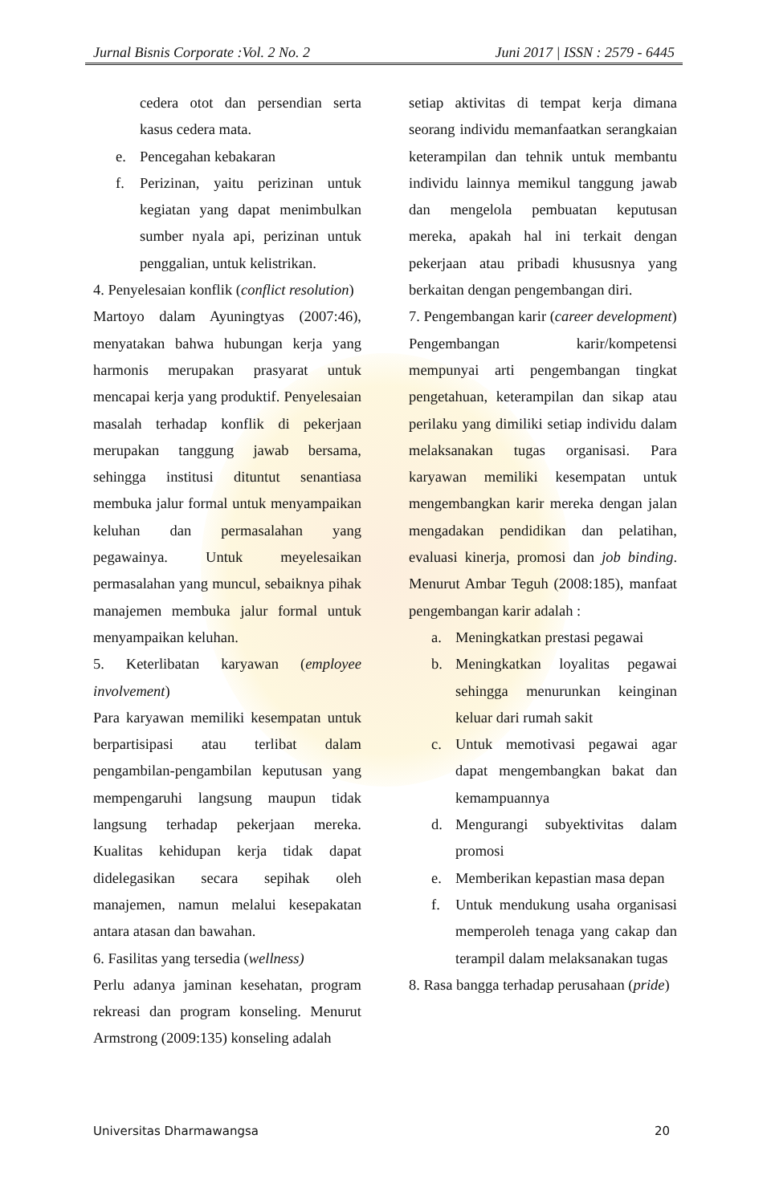Jurnal Bisnis Corporate :Vol. 2 No. 2 Juni 2017 | ISSN : 2579 - 6445
cedera otot dan persendian serta kasus cedera mata.
e. Pencegahan kebakaran
f. Perizinan, yaitu perizinan untuk kegiatan yang dapat menimbulkan sumber nyala api, perizinan untuk penggalian, untuk kelistrikan.
4. Penyelesaian konflik (conflict resolution)
Martoyo dalam Ayuningtyas (2007:46), menyatakan bahwa hubungan kerja yang harmonis merupakan prasyarat untuk mencapai kerja yang produktif. Penyelesaian masalah terhadap konflik di pekerjaan merupakan tanggung jawab bersama, sehingga institusi dituntut senantiasa membuka jalur formal untuk menyampaikan keluhan dan permasalahan yang pegawainya. Untuk meyelesaikan permasalahan yang muncul, sebaiknya pihak manajemen membuka jalur formal untuk menyampaikan keluhan.
5. Keterlibatan karyawan (employee involvement)
Para karyawan memiliki kesempatan untuk berpartisipasi atau terlibat dalam pengambilan-pengambilan keputusan yang mempengaruhi langsung maupun tidak langsung terhadap pekerjaan mereka. Kualitas kehidupan kerja tidak dapat didelegasikan secara sepihak oleh manajemen, namun melalui kesepakatan antara atasan dan bawahan.
6. Fasilitas yang tersedia (wellness)
Perlu adanya jaminan kesehatan, program rekreasi dan program konseling. Menurut Armstrong (2009:135) konseling adalah
setiap aktivitas di tempat kerja dimana seorang individu memanfaatkan serangkaian keterampilan dan tehnik untuk membantu individu lainnya memikul tanggung jawab dan mengelola pembuatan keputusan mereka, apakah hal ini terkait dengan pekerjaan atau pribadi khususnya yang berkaitan dengan pengembangan diri.
7. Pengembangan karir (career development)
Pengembangan karir/kompetensi mempunyai arti pengembangan tingkat pengetahuan, keterampilan dan sikap atau perilaku yang dimiliki setiap individu dalam melaksanakan tugas organisasi. Para karyawan memiliki kesempatan untuk mengembangkan karir mereka dengan jalan mengadakan pendidikan dan pelatihan, evaluasi kinerja, promosi dan job binding. Menurut Ambar Teguh (2008:185), manfaat pengembangan karir adalah :
a. Meningkatkan prestasi pegawai
b. Meningkatkan loyalitas pegawai sehingga menurunkan keinginan keluar dari rumah sakit
c. Untuk memotivasi pegawai agar dapat mengembangkan bakat dan kemampuannya
d. Mengurangi subyektivitas dalam promosi
e. Memberikan kepastian masa depan
f. Untuk mendukung usaha organisasi memperoleh tenaga yang cakap dan terampil dalam melaksanakan tugas
8. Rasa bangga terhadap perusahaan (pride)
Universitas Dharmawangsa 20